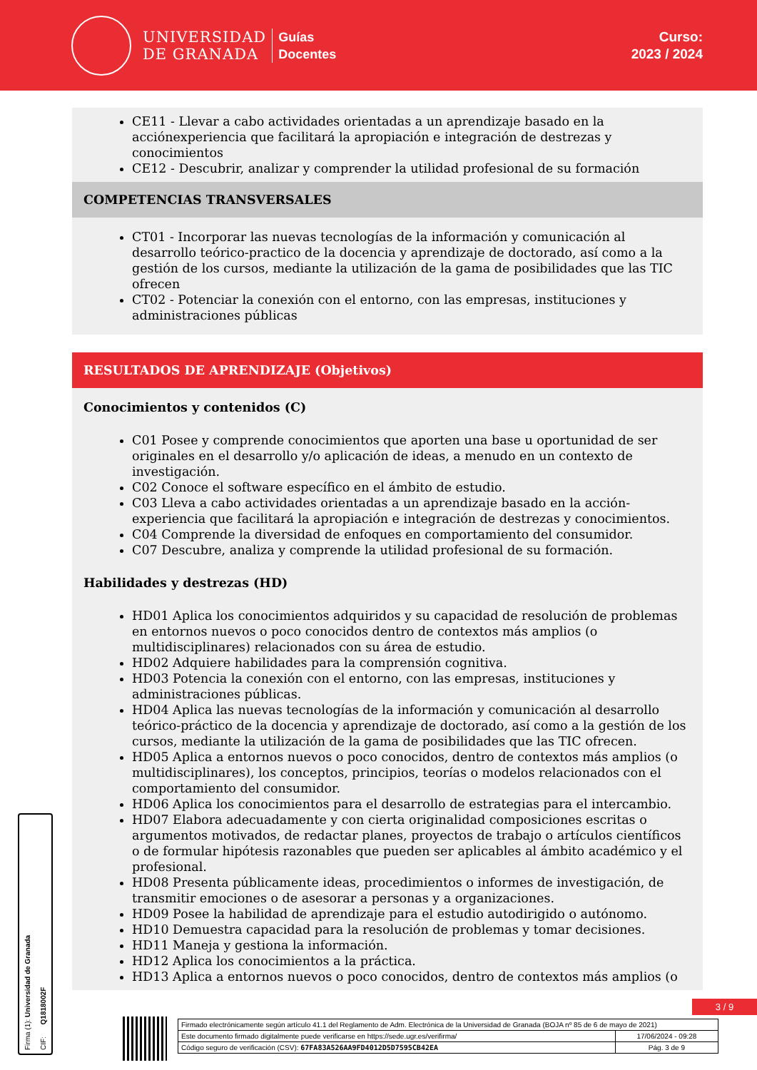UNIVERSIDAD
DE GRANADA
Guías
Docentes
Curso:
2023 / 2024
CE11 - Llevar a cabo actividades orientadas a un aprendizaje basado en la acciónexperiencia que facilitará la apropiación e integración de destrezas y conocimientos
CE12 - Descubrir, analizar y comprender la utilidad profesional de su formación
COMPETENCIAS TRANSVERSALES
CT01 - Incorporar las nuevas tecnologías de la información y comunicación al desarrollo teórico-practico de la docencia y aprendizaje de doctorado, así como a la gestión de los cursos, mediante la utilización de la gama de posibilidades que las TIC ofrecen
CT02 - Potenciar la conexión con el entorno, con las empresas, instituciones y administraciones públicas
RESULTADOS DE APRENDIZAJE (Objetivos)
Conocimientos y contenidos (C)
C01 Posee y comprende conocimientos que aporten una base u oportunidad de ser originales en el desarrollo y/o aplicación de ideas, a menudo en un contexto de investigación.
C02 Conoce el software específico en el ámbito de estudio.
C03 Lleva a cabo actividades orientadas a un aprendizaje basado en la acción-experiencia que facilitará la apropiación e integración de destrezas y conocimientos.
C04 Comprende la diversidad de enfoques en comportamiento del consumidor.
C07 Descubre, analiza y comprende la utilidad profesional de su formación.
Habilidades y destrezas (HD)
HD01 Aplica los conocimientos adquiridos y su capacidad de resolución de problemas en entornos nuevos o poco conocidos dentro de contextos más amplios (o multidisciplinares) relacionados con su área de estudio.
HD02 Adquiere habilidades para la comprensión cognitiva.
HD03 Potencia la conexión con el entorno, con las empresas, instituciones y administraciones públicas.
HD04 Aplica las nuevas tecnologías de la información y comunicación al desarrollo teórico-práctico de la docencia y aprendizaje de doctorado, así como a la gestión de los cursos, mediante la utilización de la gama de posibilidades que las TIC ofrecen.
HD05 Aplica a entornos nuevos o poco conocidos, dentro de contextos más amplios (o multidisciplinares), los conceptos, principios, teorías o modelos relacionados con el comportamiento del consumidor.
HD06 Aplica los conocimientos para el desarrollo de estrategias para el intercambio.
HD07 Elabora adecuadamente y con cierta originalidad composiciones escritas o argumentos motivados, de redactar planes, proyectos de trabajo o artículos científicos o de formular hipótesis razonables que pueden ser aplicables al ámbito académico y el profesional.
HD08 Presenta públicamente ideas, procedimientos o informes de investigación, de transmitir emociones o de asesorar a personas y a organizaciones.
HD09 Posee la habilidad de aprendizaje para el estudio autodirigido o autónomo.
HD10 Demuestra capacidad para la resolución de problemas y tomar decisiones.
HD11 Maneja y gestiona la información.
HD12 Aplica los conocimientos a la práctica.
HD13 Aplica a entornos nuevos o poco conocidos, dentro de contextos más amplios (o
Firma (1): Universidad de Granada CIF: Q1818002F
3 / 9
| Firmado electrónicamente según artículo 41.1 del Reglamento de Adm. Electrónica de la Universidad de Granada (BOJA nº 85 de 6 de mayo de 2021) | |
| Este documento firmado digitalmente puede verificarse en https://sede.ugr.es/verifirma/ | 17/06/2024 - 09:28 |
| Código seguro de verificación (CSV): 67FA83A526AA9FD4012D5D7595CB42EA | Pág. 3 de 9 |